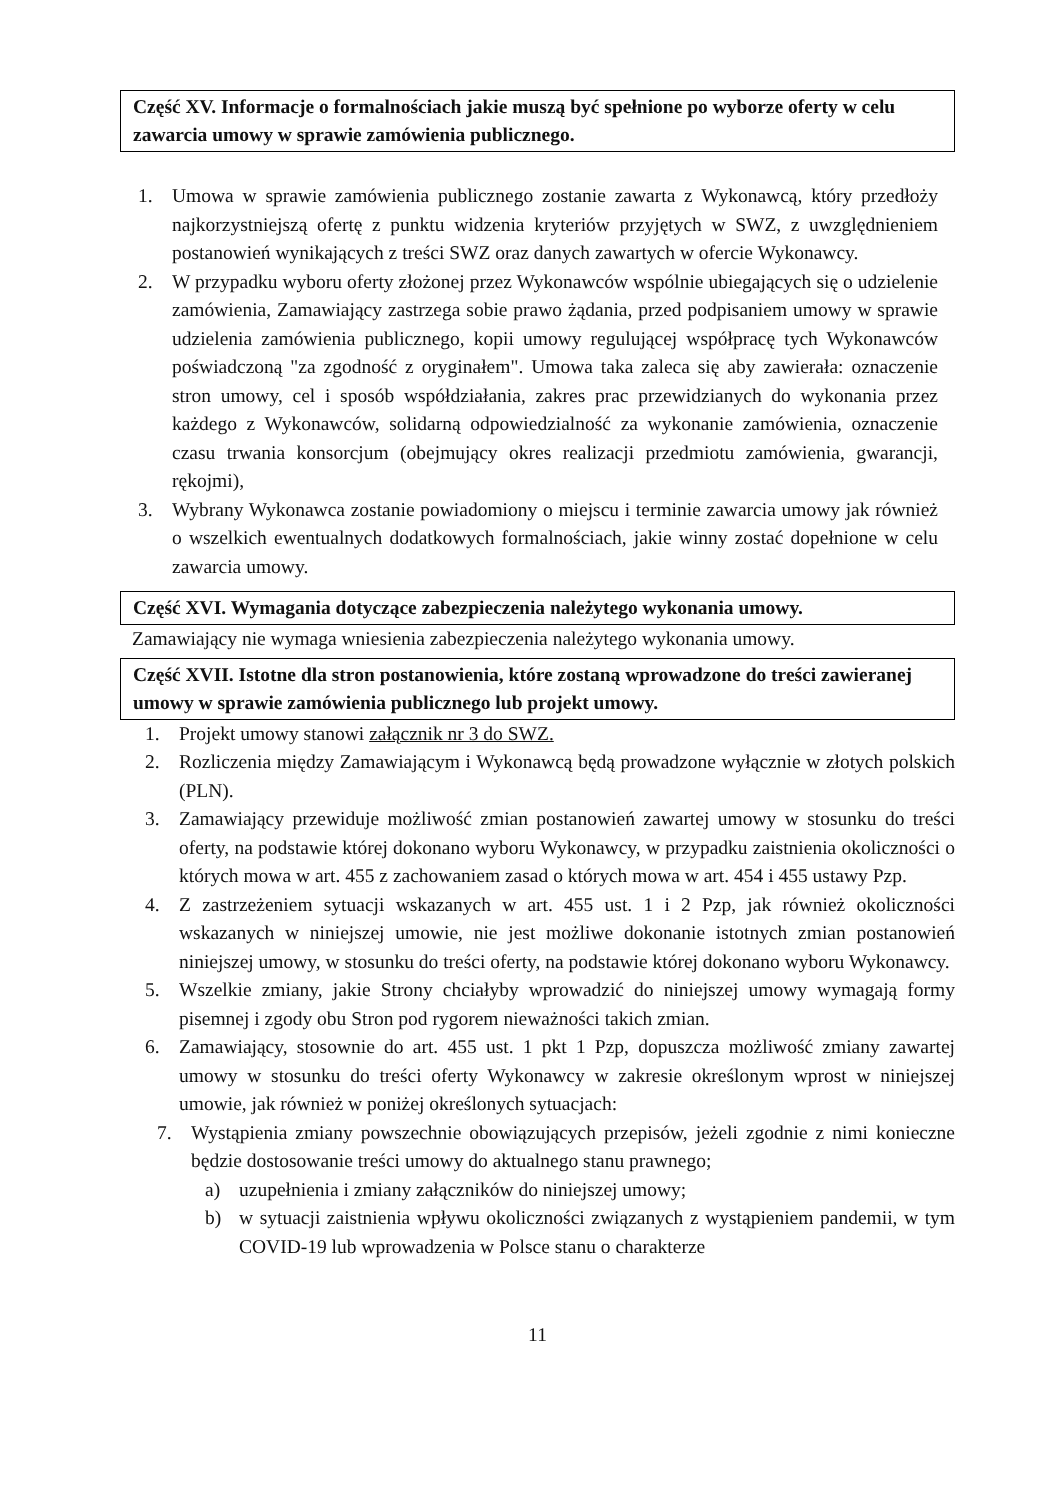Część XV. Informacje o formalnościach jakie muszą być spełnione po wyborze oferty w celu zawarcia umowy w sprawie zamówienia publicznego.
1. Umowa w sprawie zamówienia publicznego zostanie zawarta z Wykonawcą, który przedłoży najkorzystniejszą ofertę z punktu widzenia kryteriów przyjętych w SWZ, z uwzględnieniem postanowień wynikających z treści SWZ oraz danych zawartych w ofercie Wykonawcy.
2. W przypadku wyboru oferty złożonej przez Wykonawców wspólnie ubiegających się o udzielenie zamówienia, Zamawiający zastrzega sobie prawo żądania, przed podpisaniem umowy w sprawie udzielenia zamówienia publicznego, kopii umowy regulującej współpracę tych Wykonawców poświadczoną "za zgodność z oryginałem". Umowa taka zaleca się aby zawierała: oznaczenie stron umowy, cel i sposób współdziałania, zakres prac przewidzianych do wykonania przez każdego z Wykonawców, solidarną odpowiedzialność za wykonanie zamówienia, oznaczenie czasu trwania konsorcjum (obejmujący okres realizacji przedmiotu zamówienia, gwarancji, rękojmi),
3. Wybrany Wykonawca zostanie powiadomiony o miejscu i terminie zawarcia umowy jak również o wszelkich ewentualnych dodatkowych formalnościach, jakie winny zostać dopełnione w celu zawarcia umowy.
Część XVI. Wymagania dotyczące zabezpieczenia należytego wykonania umowy.
Zamawiający nie wymaga wniesienia zabezpieczenia należytego wykonania umowy.
Część XVII. Istotne dla stron postanowienia, które zostaną wprowadzone do treści zawieranej umowy w sprawie zamówienia publicznego lub projekt umowy.
1. Projekt umowy stanowi załącznik nr 3 do SWZ.
2. Rozliczenia między Zamawiającym i Wykonawcą będą prowadzone wyłącznie w złotych polskich (PLN).
3. Zamawiający przewiduje możliwość zmian postanowień zawartej umowy w stosunku do treści oferty, na podstawie której dokonano wyboru Wykonawcy, w przypadku zaistnienia okoliczności o których mowa w art. 455 z zachowaniem zasad o których mowa w art. 454 i 455 ustawy Pzp.
4. Z zastrzeżeniem sytuacji wskazanych w art. 455 ust. 1 i 2 Pzp, jak również okoliczności wskazanych w niniejszej umowie, nie jest możliwe dokonanie istotnych zmian postanowień niniejszej umowy, w stosunku do treści oferty, na podstawie której dokonano wyboru Wykonawcy.
5. Wszelkie zmiany, jakie Strony chciałyby wprowadzić do niniejszej umowy wymagają formy pisemnej i zgody obu Stron pod rygorem nieważności takich zmian.
6. Zamawiający, stosownie do art. 455 ust. 1 pkt 1 Pzp, dopuszcza możliwość zmiany zawartej umowy w stosunku do treści oferty Wykonawcy w zakresie określonym wprost w niniejszej umowie, jak również w poniżej określonych sytuacjach:
7. Wystąpienia zmiany powszechnie obowiązujących przepisów, jeżeli zgodnie z nimi konieczne będzie dostosowanie treści umowy do aktualnego stanu prawnego;
a) uzupełnienia i zmiany załączników do niniejszej umowy;
b) w sytuacji zaistnienia wpływu okoliczności związanych z wystąpieniem pandemii, w tym COVID-19 lub wprowadzenia w Polsce stanu o charakterze
11